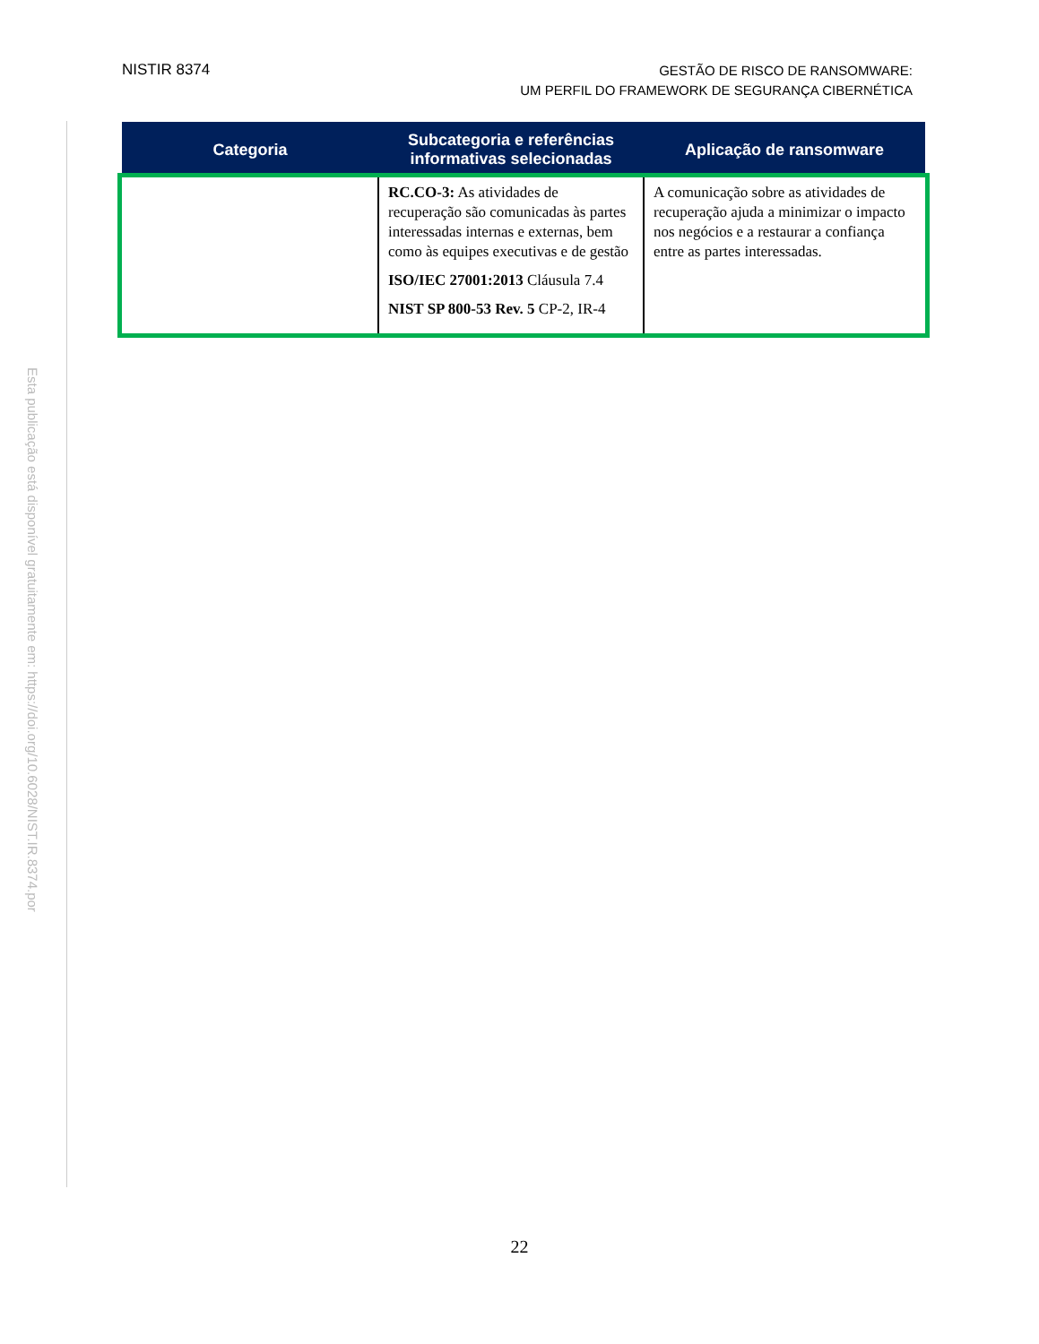Esta publicação está disponível gratuitamente em: https://doi.org/10.6028/NIST.IR.8374.por
NISTIR 8374
GESTÃO DE RISCO DE RANSOMWARE:
UM PERFIL DO FRAMEWORK DE SEGURANÇA CIBERNÉTICA
| Categoria | Subcategoria e referências informativas selecionadas | Aplicação de ransomware |
| --- | --- | --- |
| | RC.CO-3: As atividades de recuperação são comunicadas às partes interessadas internas e externas, bem como às equipes executivas e de gestão ISO/IEC 27001:2013 Cláusula 7.4 NIST SP 800-53 Rev. 5 CP-2, IR-4 | A comunicação sobre as atividades de recuperação ajuda a minimizar o impacto nos negócios e a restaurar a confiança entre as partes interessadas. |
22